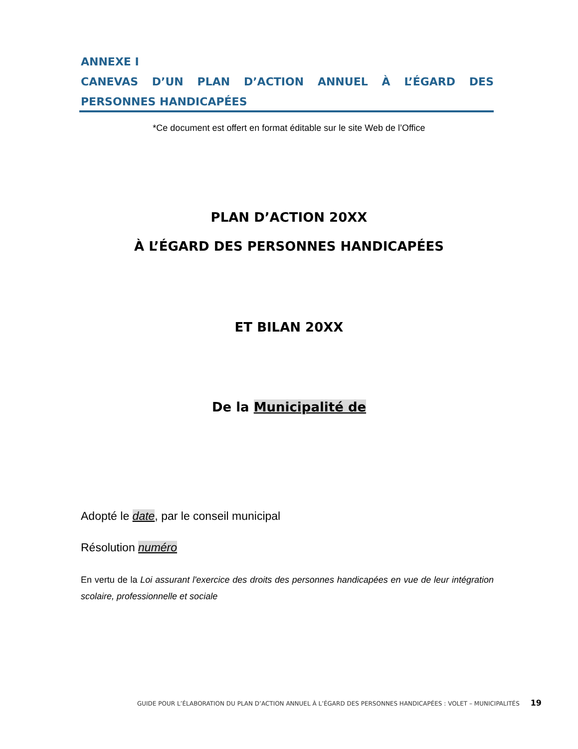ANNEXE I
CANEVAS D’UN PLAN D’ACTION ANNUEL À L’ÉGARD DES
PERSONNES HANDICAPÉES
*Ce document est offert en format éditable sur le site Web de l’Office
PLAN D’ACTION 20XX
À L’ÉGARD DES PERSONNES HANDICAPÉES
ET BILAN 20XX
De la Municipalité de
Adopté le date, par le conseil municipal
Résolution numéro
En vertu de la Loi assurant l'exercice des droits des personnes handicapées en vue de leur intégration scolaire, professionnelle et sociale
GUIDE POUR L’ÉLABORATION DU PLAN D’ACTION ANNUEL À L’ÉGARD DES PERSONNES HANDICAPÉES : VOLET – MUNICIPALITÉS 19